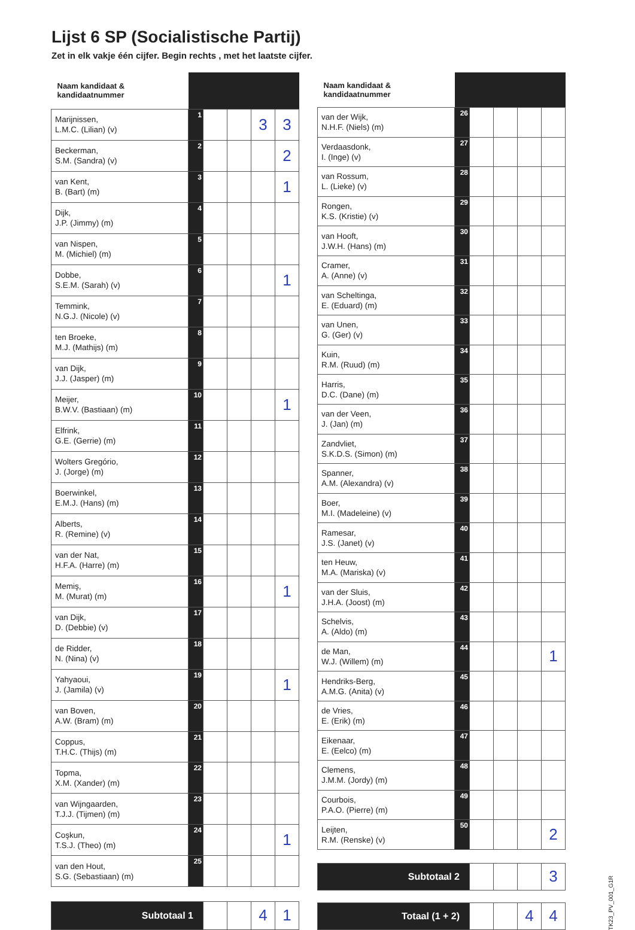Lijst 6 SP (Socialistische Partij)
Zet in elk vakje één cijfer. Begin rechts , met het laatste cijfer.
| Naam kandidaat & kandidaatnummer | | | | | |
| --- | --- | --- | --- | --- | --- |
| Marijnissen, L.M.C. (Lilian) (v) | 1 | | | 3 | 3 |
| Beckerman, S.M. (Sandra) (v) | 2 | | | | 2 |
| van Kent, B. (Bart) (m) | 3 | | | | 1 |
| Dijk, J.P. (Jimmy) (m) | 4 | | | | |
| van Nispen, M. (Michiel) (m) | 5 | | | | |
| Dobbe, S.E.M. (Sarah) (v) | 6 | | | | 1 |
| Temmink, N.G.J. (Nicole) (v) | 7 | | | | |
| ten Broeke, M.J. (Mathijs) (m) | 8 | | | | |
| van Dijk, J.J. (Jasper) (m) | 9 | | | | |
| Meijer, B.W.V. (Bastiaan) (m) | 10 | | | | 1 |
| Elfrink, G.E. (Gerrie) (m) | 11 | | | | |
| Wolters Gregório, J. (Jorge) (m) | 12 | | | | |
| Boerwinkel, E.M.J. (Hans) (m) | 13 | | | | |
| Alberts, R. (Remine) (v) | 14 | | | | |
| van der Nat, H.F.A. (Harre) (m) | 15 | | | | |
| Memiş, M. (Murat) (m) | 16 | | | | 1 |
| van Dijk, D. (Debbie) (v) | 17 | | | | |
| de Ridder, N. (Nina) (v) | 18 | | | | |
| Yahyaoui, J. (Jamila) (v) | 19 | | | | 1 |
| van Boven, A.W. (Bram) (m) | 20 | | | | |
| Coppus, T.H.C. (Thijs) (m) | 21 | | | | |
| Topma, X.M. (Xander) (m) | 22 | | | | |
| van Wijngaarden, T.J.J. (Tijmen) (m) | 23 | | | | |
| Coşkun, T.S.J. (Theo) (m) | 24 | | | | 1 |
| van den Hout, S.G. (Sebastiaan) (m) | 25 | | | | |
| Subtotaal 1 | | | | 4 | 1 |
| Naam kandidaat & kandidaatnummer | | | | | |
| --- | --- | --- | --- | --- | --- |
| van der Wijk, N.H.F. (Niels) (m) | 26 | | | | |
| Verdaasdonk, I. (Inge) (v) | 27 | | | | |
| van Rossum, L. (Lieke) (v) | 28 | | | | |
| Rongen, K.S. (Kristie) (v) | 29 | | | | |
| van Hooft, J.W.H. (Hans) (m) | 30 | | | | |
| Cramer, A. (Anne) (v) | 31 | | | | |
| van Scheltinga, E. (Eduard) (m) | 32 | | | | |
| van Unen, G. (Ger) (v) | 33 | | | | |
| Kuin, R.M. (Ruud) (m) | 34 | | | | |
| Harris, D.C. (Dane) (m) | 35 | | | | |
| van der Veen, J. (Jan) (m) | 36 | | | | |
| Zandvliet, S.K.D.S. (Simon) (m) | 37 | | | | |
| Spanner, A.M. (Alexandra) (v) | 38 | | | | |
| Boer, M.I. (Madeleine) (v) | 39 | | | | |
| Ramesar, J.S. (Janet) (v) | 40 | | | | |
| ten Heuw, M.A. (Mariska) (v) | 41 | | | | |
| van der Sluis, J.H.A. (Joost) (m) | 42 | | | | |
| Schelvis, A. (Aldo) (m) | 43 | | | | |
| de Man, W.J. (Willem) (m) | 44 | | | | 1 |
| Hendriks-Berg, A.M.G. (Anita) (v) | 45 | | | | |
| de Vries, E. (Erik) (m) | 46 | | | | |
| Eikenaar, E. (Eelco) (m) | 47 | | | | |
| Clemens, J.M.M. (Jordy) (m) | 48 | | | | |
| Courbois, P.A.O. (Pierre) (m) | 49 | | | | |
| Leijten, R.M. (Renske) (v) | 50 | | | | 2 |
| Subtotaal 2 | | | | | 3 |
| Totaal (1 + 2) | | | | 4 | 4 |
TK23_PV_001_G1R